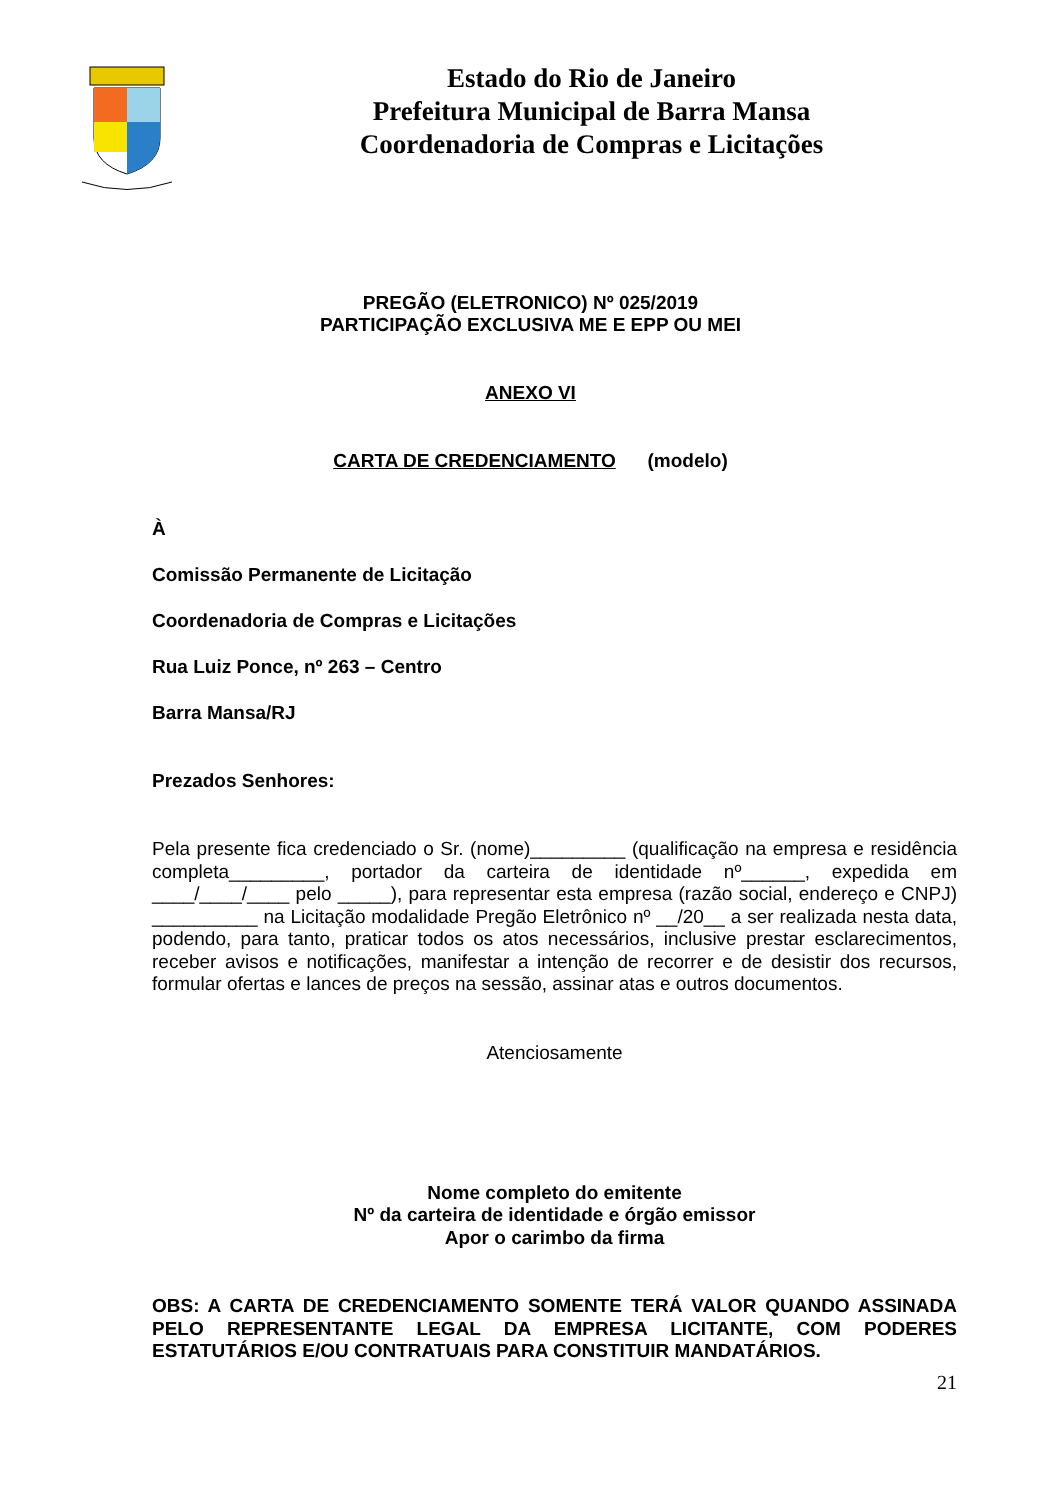Estado do Rio de Janeiro
Prefeitura Municipal de Barra Mansa
Coordenadoria de Compras e Licitações
PREGÃO (ELETRONICO) Nº 025/2019
PARTICIPAÇÃO EXCLUSIVA ME E EPP OU MEI
ANEXO VI
CARTA DE CREDENCIAMENTO (modelo)
À
Comissão Permanente de Licitação
Coordenadoria de Compras e Licitações
Rua Luiz Ponce, nº 263 – Centro
Barra Mansa/RJ
Prezados Senhores:
Pela presente fica credenciado o Sr. (nome)_________ (qualificação na empresa e residência completa_________, portador da carteira de identidade nº______, expedida em ____/____/____ pelo _____), para representar esta empresa (razão social, endereço e CNPJ) __________ na Licitação modalidade Pregão Eletrônico nº __/20__ a ser realizada nesta data, podendo, para tanto, praticar todos os atos necessários, inclusive prestar esclarecimentos, receber avisos e notificações, manifestar a intenção de recorrer e de desistir dos recursos, formular ofertas e lances de preços na sessão, assinar atas e outros documentos.
Atenciosamente
Nome completo do emitente
Nº da carteira de identidade e órgão emissor
Apor o carimbo da firma
OBS: A CARTA DE CREDENCIAMENTO SOMENTE TERÁ VALOR QUANDO ASSINADA PELO REPRESENTANTE LEGAL DA EMPRESA LICITANTE, COM PODERES ESTATUTÁRIOS E/OU CONTRATUAIS PARA CONSTITUIR MANDATÁRIOS.
21